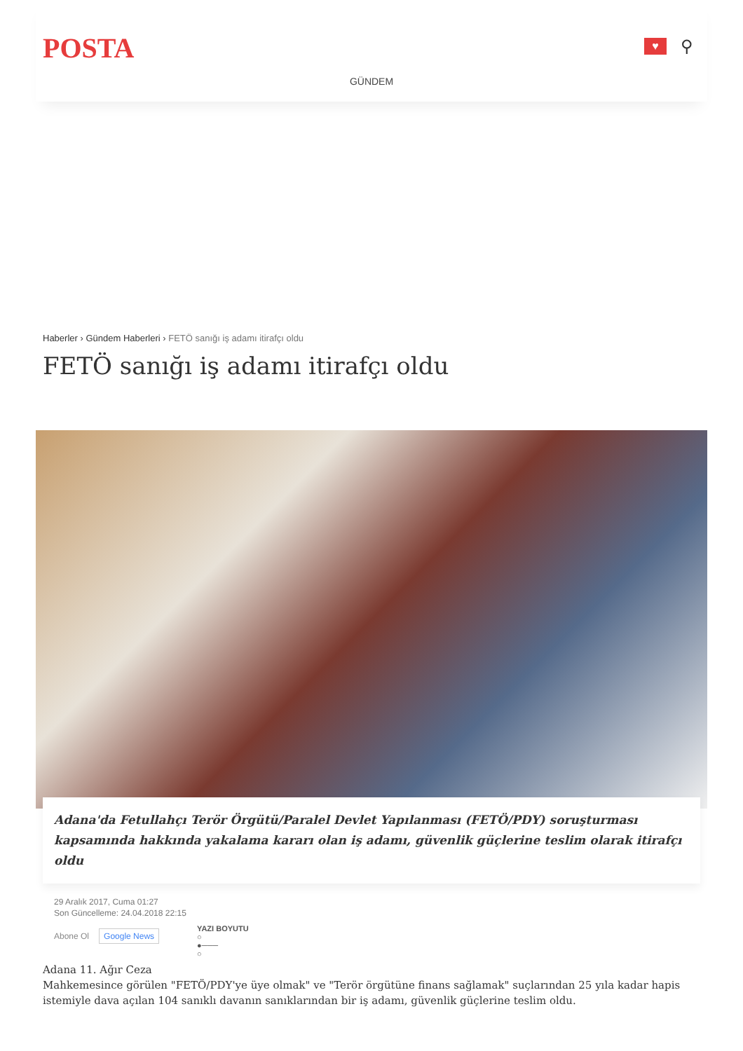POSTA
♥
⚲
GÜNDEM
Haberler › Gündem Haberleri › FETÖ sanığı iş adamı itirafçı oldu
FETÖ sanığı iş adamı itirafçı oldu
Adana'da Fetullahçı Terör Örgütü/Paralel Devlet Yapılanması (FETÖ/PDY) soruşturması kapsamında hakkında yakalama kararı olan iş adamı, güvenlik güçlerine teslim olarak itirafçı oldu
29 Aralık 2017, Cuma 01:27
Son Güncelleme: 24.04.2018 22:15
Abone Ol Google News
YAZI BOYUTU
○
●───
○
Adana 11. Ağır Ceza
Mahkemesince görülen "FETÖ/PDY'ye üye olmak" ve "Terör örgütüne finans sağlamak" suçlarından 25 yıla kadar hapis istemiyle dava açılan 104 sanıklı davanın sanıklarından bir iş adamı, güvenlik güçlerine teslim oldu.